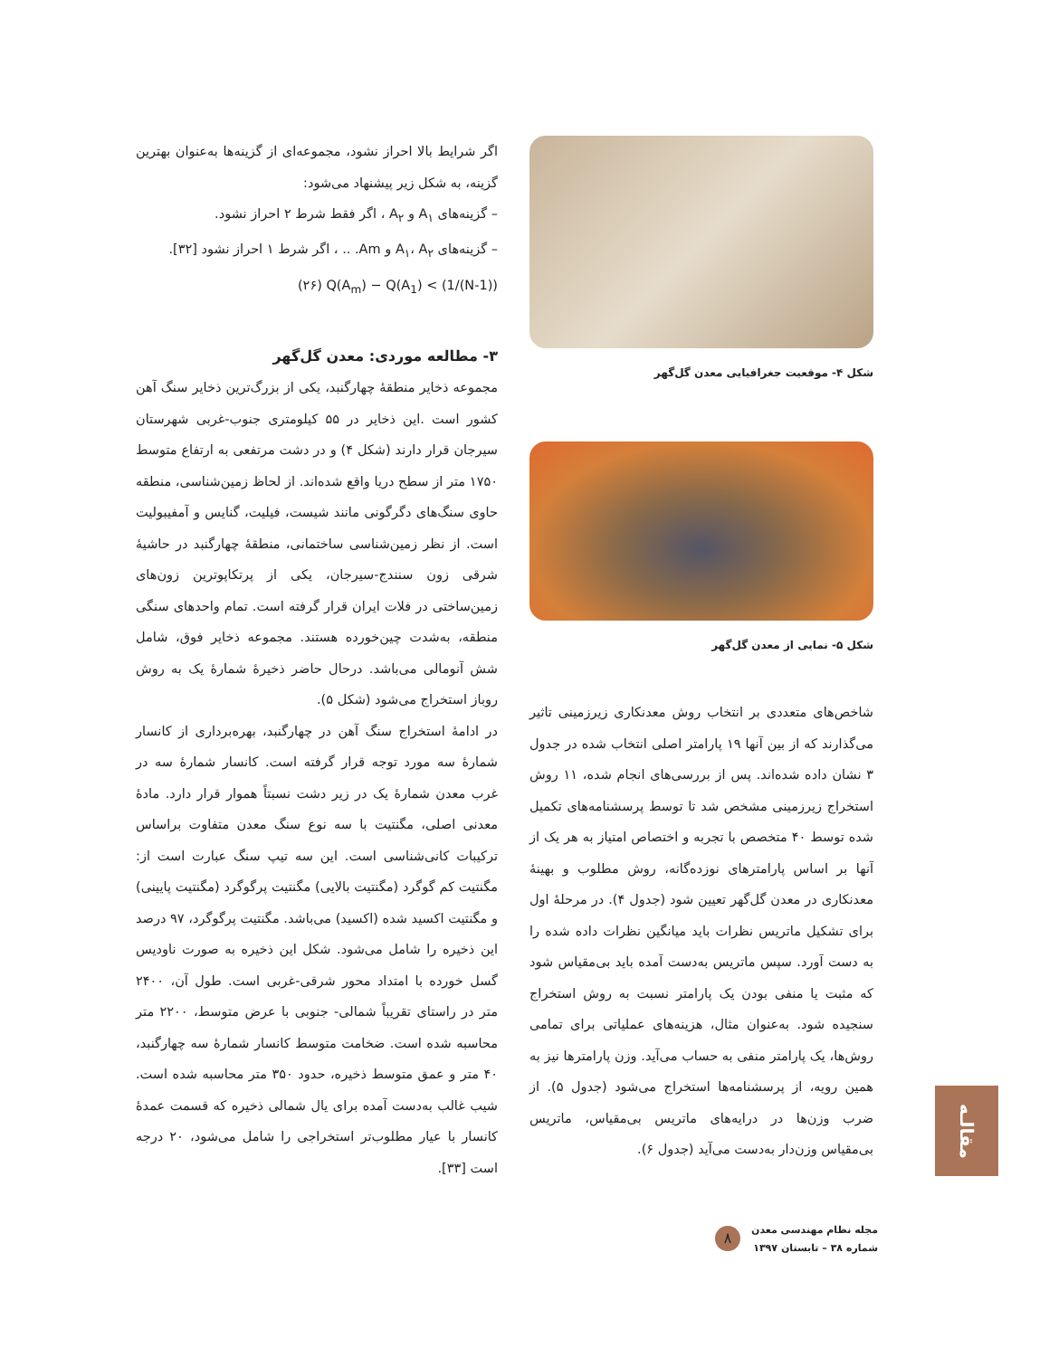اگر شرایط بالا احراز نشود، مجموعه‌ای از گزینه‌ها به‌عنوان بهترین گزینه، به شکل زیر پیشنهاد می‌شود:
– گزینه‌های A<sub>۱</sub> و A<sub>۲</sub> ، اگر فقط شرط ۲ احراز نشود.
– گزینه‌های A<sub>۱</sub>، A<sub>۲</sub> و Am. .. ، اگر شرط ۱ احراز نشود [۳۲].
Q(A<sub>m</sub>) − Q(A<sub>1</sub>) < (1/(N-1)) (۲۶)
۳- مطالعه موردی: معدن گل‌گهر
مجموعه ذخایر منطقهٔ چهارگنبد، یکی از بزرگ‌ترین ذخایر سنگ آهن کشور است .این ذخایر در ۵۵ کیلومتری جنوب-غربی شهرستان سیرجان قرار دارند (شکل ۴) و در دشت مرتفعی به ارتفاع متوسط ۱۷۵۰ متر از سطح دریا واقع شده‌اند. از لحاظ زمین‌شناسی، منطقه حاوی سنگ‌های دگرگونی مانند شیست، فیلیت، گنایس و آمفیبولیت است. از نظر زمین‌شناسی ساختمانی، منطقهٔ چهارگنبد در حاشیهٔ شرقی زون سنندج-سیرجان، یکی از پرتکاپوترین زون‌های زمین‌ساختی در فلات ایران قرار گرفته است. تمام واحدهای سنگی منطقه، به‌شدت چین‌خورده هستند. مجموعه ذخایر فوق، شامل شش آنومالی می‌باشد. درحال حاضر ذخیرهٔ شمارهٔ یک به روش روباز استخراج می‌شود (شکل ۵).
در ادامهٔ استخراج سنگ آهن در چهارگنبد، بهره‌برداری از کانسار شمارهٔ سه مورد توجه قرار گرفته است. کانسار شمارهٔ سه در غرب معدن شمارهٔ یک در زیر دشت نسبتاً هموار قرار دارد. مادهٔ معدنی اصلی، مگنتیت با سه نوع سنگ معدن متفاوت براساس ترکیبات کانی‌شناسی است. این سه تیپ سنگ عبارت است از: مگنتیت کم گوگرد (مگنتیت بالایی) مگنتیت پرگوگرد (مگنتیت پایینی) و مگنتیت اکسید شده (اکسید) می‌باشد. مگنتیت پرگوگرد، ۹۷ درصد این ذخیره را شامل می‌شود. شکل این ذخیره به صورت ناودیس گسل خورده با امتداد محور شرقی-غربی است. طول آن، ۲۴۰۰ متر در راستای تقریباً شمالی- جنوبی با عرض متوسط، ۲۲۰۰ متر محاسبه شده است. ضخامت متوسط کانسار شمارهٔ سه چهارگنبد، ۴۰ متر و عمق متوسط ذخیره، حدود ۳۵۰ متر محاسبه شده است. شیب غالب به‌دست آمده برای یال شمالی ذخیره که قسمت عمدهٔ کانسار با عیار مطلوب‌تر استخراجی را شامل می‌شود، ۲۰ درجه است [۳۳].
شکل ۴- موقعیت جغرافیایی معدن گل‌گهر
شکل ۵- نمایی از معدن گل‌گهر
شاخص‌های متعددی بر انتخاب روش معدنکاری زیرزمینی تاثیر می‌گذارند که از بین آنها ۱۹ پارامتر اصلی انتخاب شده در جدول ۳ نشان داده شده‌اند. پس از بررسی‌های انجام شده، ۱۱ روش استخراج زیرزمینی مشخص شد تا توسط پرسشنامه‌های تکمیل شده توسط ۴۰ متخصص با تجربه و اختصاص امتیاز به هر یک از آنها بر اساس پارامترهای نوزده‌گانه، روش مطلوب و بهینهٔ معدنکاری در معدن گل‌گهر تعیین شود (جدول ۴). در مرحلهٔ اول برای تشکیل ماتریس نظرات باید میانگین نظرات داده شده را به دست آورد. سپس ماتریس به‌دست آمده باید بی‌مقیاس شود که مثبت یا منفی بودن یک پارامتر نسبت به روش استخراج سنجیده شود. به‌عنوان مثال، هزینه‌های عملیاتی برای تمامی روش‌ها، یک پارامتر منفی به حساب می‌آید. وزن پارامترها نیز به همین رویه، از پرسشنامه‌ها استخراج می‌شود (جدول ۵). از ضرب وزن‌ها در درایه‌های ماتریس بی‌مقیاس، ماتریس بی‌مقیاس وزن‌دار به‌دست می‌آید (جدول ۶).
مقالـه
۸
مجله نظام مهندسی معدن
شماره ۳۸ – تابستان ۱۳۹۷